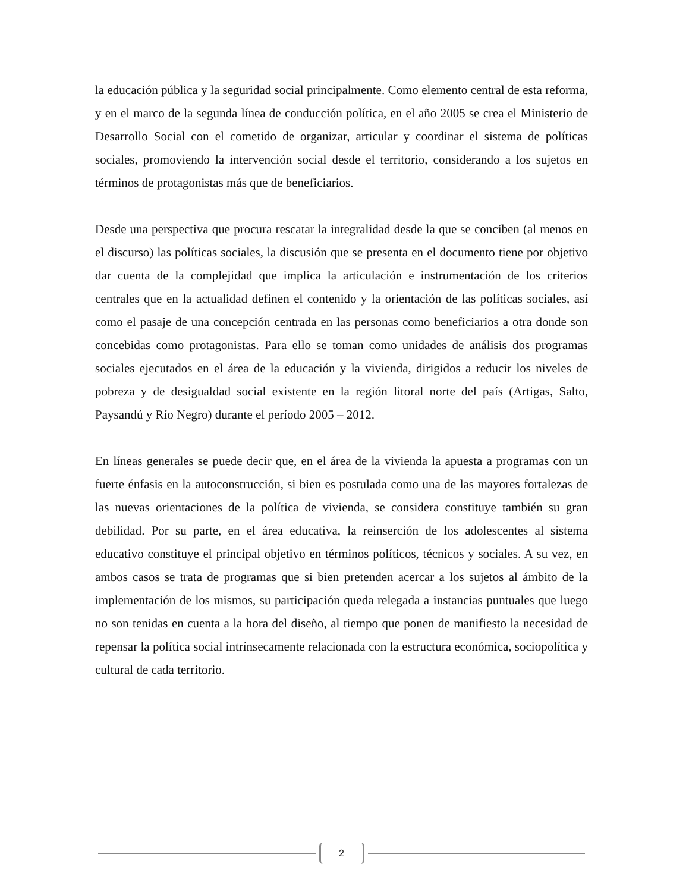la educación pública y la seguridad social principalmente. Como elemento central de esta reforma, y en el marco de la segunda línea de conducción política, en el año 2005 se crea el Ministerio de Desarrollo Social con el cometido de organizar, articular y coordinar el sistema de políticas sociales, promoviendo la intervención social desde el territorio, considerando a los sujetos en términos de protagonistas más que de beneficiarios.
Desde una perspectiva que procura rescatar la integralidad desde la que se conciben (al menos en el discurso) las políticas sociales, la discusión que se presenta en el documento tiene por objetivo dar cuenta de la complejidad que implica la articulación e instrumentación de los criterios centrales que en la actualidad definen el contenido y la orientación de las políticas sociales, así como el pasaje de una concepción centrada en las personas como beneficiarios a otra donde son concebidas como protagonistas. Para ello se toman como unidades de análisis dos programas sociales ejecutados en el área de la educación y la vivienda, dirigidos a reducir los niveles de pobreza y de desigualdad social existente en la región litoral norte del país (Artigas, Salto, Paysandú y Río Negro) durante el período 2005 – 2012.
En líneas generales se puede decir que, en el área de la vivienda la apuesta a programas con un fuerte énfasis en la autoconstrucción, si bien es postulada como una de las mayores fortalezas de las nuevas orientaciones de la política de vivienda, se considera constituye también su gran debilidad. Por su parte, en el área educativa, la reinserción de los adolescentes al sistema educativo constituye el principal objetivo en términos políticos, técnicos y sociales. A su vez, en ambos casos se trata de programas que si bien pretenden acercar a los sujetos al ámbito de la implementación de los mismos, su participación queda relegada a instancias puntuales que luego no son tenidas en cuenta a la hora del diseño, al tiempo que ponen de manifiesto la necesidad de repensar la política social intrínsecamente relacionada con la estructura económica, sociopolítica y cultural de cada territorio.
2